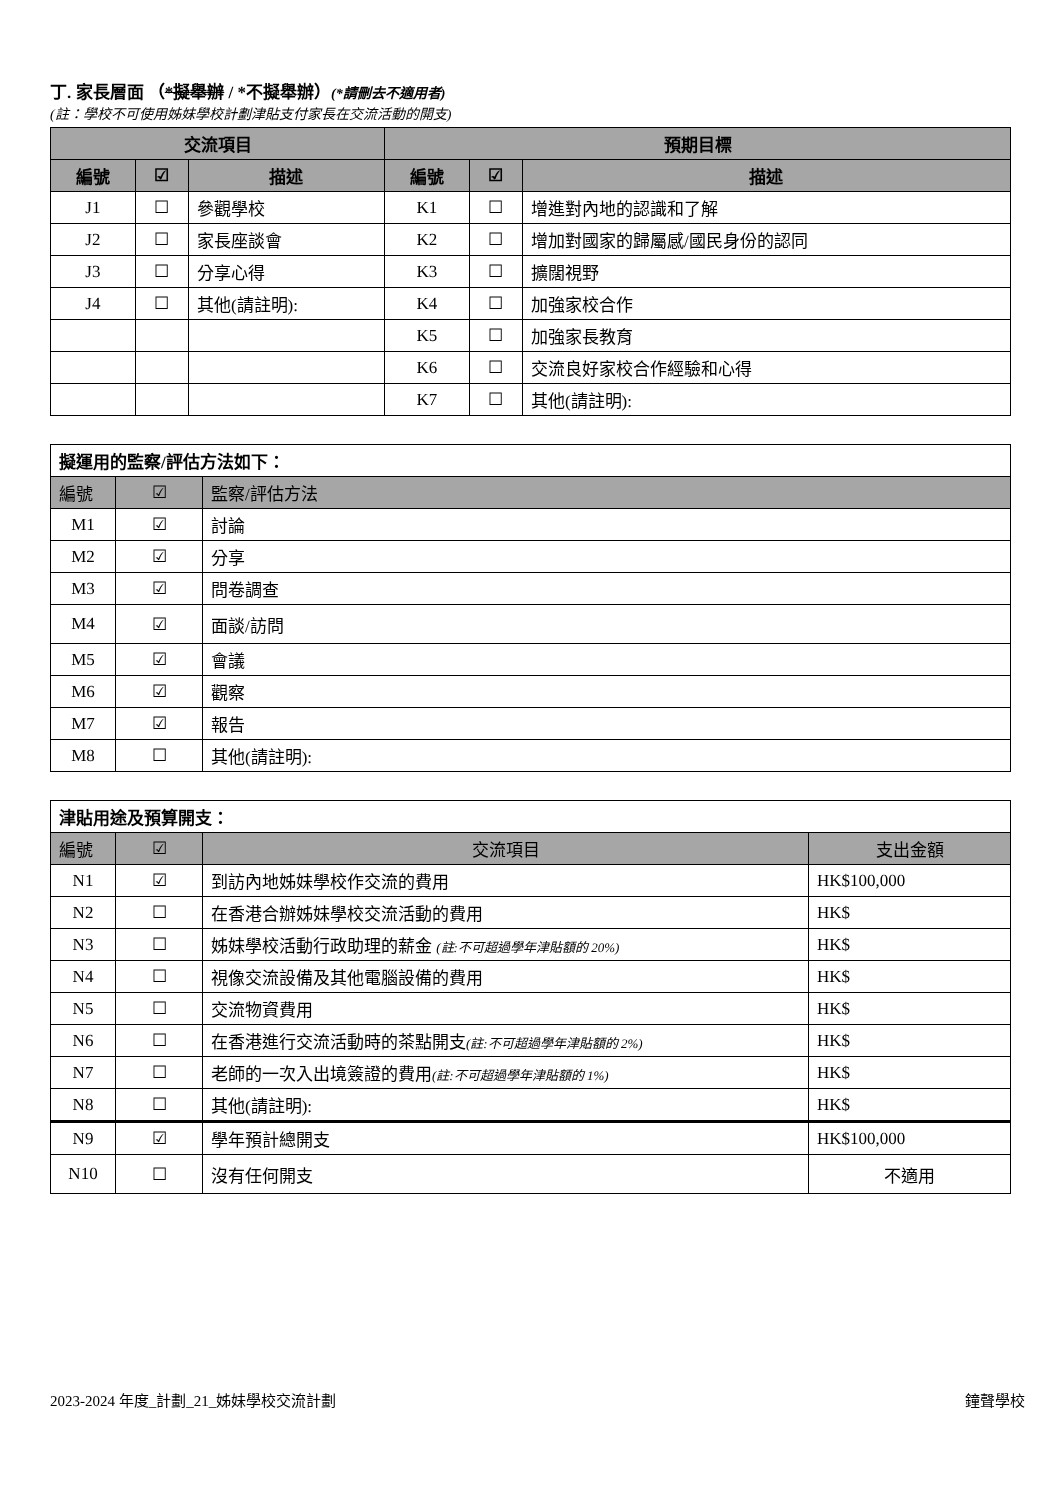丁. 家長層面 （*擬舉辦 / *不擬舉辦）(*請刪去不適用者)
(註：學校不可使用姊妹學校計劃津貼支付家長在交流活動的開支)
| 交流項目 | | | 預期目標 | | |
| --- | --- | --- | --- | --- | --- |
| 編號 | ☑ | 描述 | 編號 | ☑ | 描述 |
| J1 | ☐ | 參觀學校 | K1 | ☐ | 增進對內地的認識和了解 |
| J2 | ☐ | 家長座談會 | K2 | ☐ | 增加對國家的歸屬感/國民身份的認同 |
| J3 | ☐ | 分享心得 | K3 | ☐ | 擴闊視野 |
| J4 | ☐ | 其他(請註明): | K4 | ☐ | 加強家校合作 |
| | | | K5 | ☐ | 加強家長教育 |
| | | | K6 | ☐ | 交流良好家校合作經驗和心得 |
| | | | K7 | ☐ | 其他(請註明): |
| 擬運用的監察/評估方法如下： | | |
| 編號 | ☑ | 監察/評估方法 |
| M1 | ☑ | 討論 |
| M2 | ☑ | 分享 |
| M3 | ☑ | 問卷調查 |
| M4 | ☑ | 面談/訪問 |
| M5 | ☑ | 會議 |
| M6 | ☑ | 觀察 |
| M7 | ☑ | 報告 |
| M8 | ☐ | 其他(請註明): |
| 津貼用途及預算開支： | | | |
| 編號 | ☑ | 交流項目 | 支出金額 |
| N1 | ☑ | 到訪內地姊妹學校作交流的費用 | HK$100,000 |
| N2 | ☐ | 在香港合辦姊妹學校交流活動的費用 | HK$ |
| N3 | ☐ | 姊妹學校活動行政助理的薪金 (註:不可超過學年津貼額的 20%) | HK$ |
| N4 | ☐ | 視像交流設備及其他電腦設備的費用 | HK$ |
| N5 | ☐ | 交流物資費用 | HK$ |
| N6 | ☐ | 在香港進行交流活動時的茶點開支 (註:不可超過學年津貼額的 2%) | HK$ |
| N7 | ☐ | 老師的一次入出境簽證的費用 (註:不可超過學年津貼額的 1%) | HK$ |
| N8 | ☐ | 其他(請註明): | HK$ |
| N9 | ☑ | 學年預計總開支 | HK$100,000 |
| N10 | ☐ | 沒有任何開支 | 不適用 |
2023-2024 年度_計劃_21_姊妹學校交流計劃 鐘聲學校